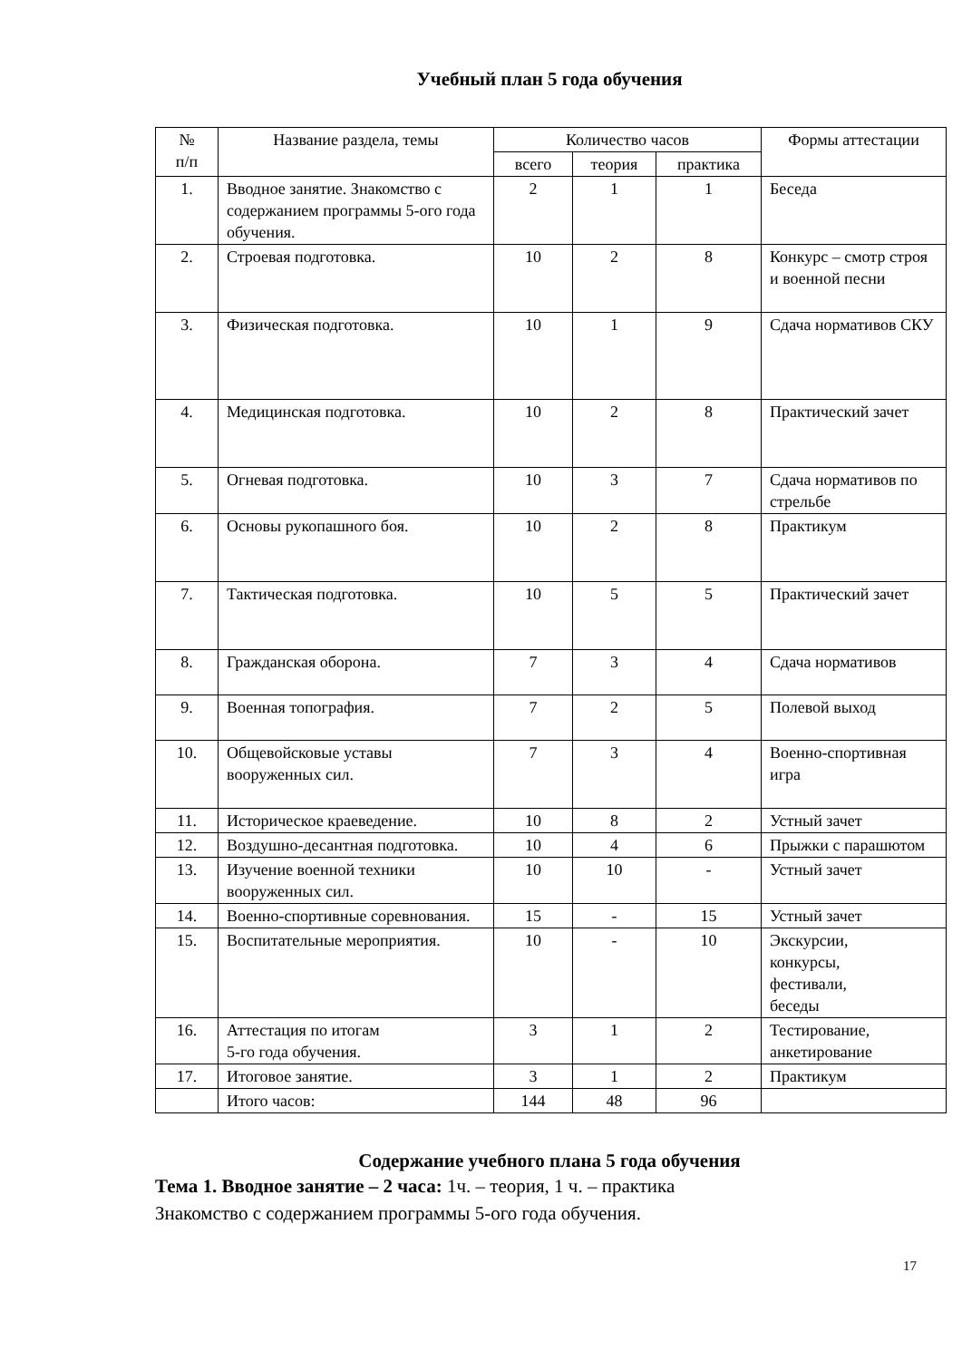Учебный план 5 года обучения
| № п/п | Название раздела, темы | Количество часов | | | Формы аттестации |
| --- | --- | --- | --- | --- | --- |
| | | всего | теория | практика | |
| 1. | Вводное занятие. Знакомство с содержанием программы 5-ого года обучения. | 2 | 1 | 1 | Беседа |
| 2. | Строевая подготовка. | 10 | 2 | 8 | Конкурс – смотр строя и военной песни |
| 3. | Физическая подготовка. | 10 | 1 | 9 | Сдача нормативов СКУ |
| 4. | Медицинская подготовка. | 10 | 2 | 8 | Практический зачет |
| 5. | Огневая подготовка. | 10 | 3 | 7 | Сдача нормативов по стрельбе |
| 6. | Основы рукопашного боя. | 10 | 2 | 8 | Практикум |
| 7. | Тактическая подготовка. | 10 | 5 | 5 | Практический зачет |
| 8. | Гражданская оборона. | 7 | 3 | 4 | Сдача нормативов |
| 9. | Военная топография. | 7 | 2 | 5 | Полевой выход |
| 10. | Общевойсковые уставы вооруженных сил. | 7 | 3 | 4 | Военно-спортивная игра |
| 11. | Историческое краеведение. | 10 | 8 | 2 | Устный зачет |
| 12. | Воздушно-десантная подготовка. | 10 | 4 | 6 | Прыжки с парашютом |
| 13. | Изучение военной техники вооруженных сил. | 10 | 10 | - | Устный зачет |
| 14. | Военно-спортивные соревнования. | 15 | - | 15 | Устный зачет |
| 15. | Воспитательные мероприятия. | 10 | - | 10 | Экскурсии, конкурсы, фестивали, беседы |
| 16. | Аттестация по итогам 5-го года обучения. | 3 | 1 | 2 | Тестирование, анкетирование |
| 17. | Итоговое занятие. | 3 | 1 | 2 | Практикум |
| | Итого часов: | 144 | 48 | 96 | |
Содержание учебного плана 5 года обучения
Тема 1. Вводное занятие – 2 часа: 1ч. – теория, 1 ч. – практика
Знакомство с содержанием программы 5-ого года обучения.
17